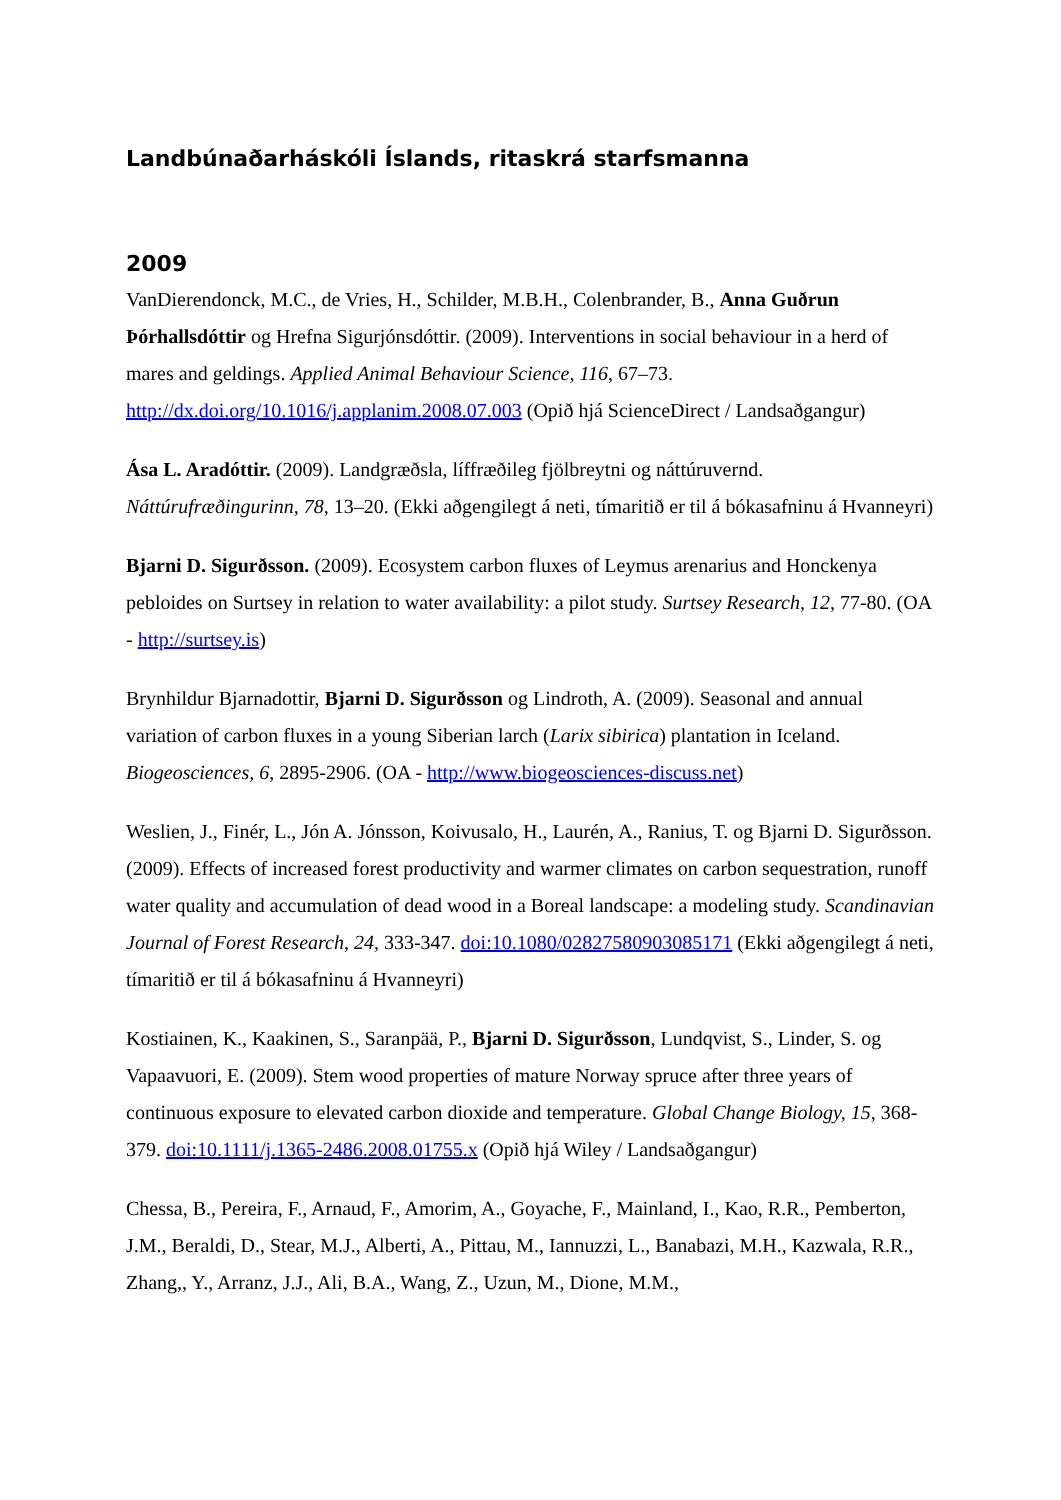Landbúnaðarháskóli Íslands, ritaskrá starfsmanna
2009
VanDierendonck, M.C., de Vries, H., Schilder, M.B.H., Colenbrander, B., Anna Guðrun Þórhallsdóttir og Hrefna Sigurjónsdóttir. (2009). Interventions in social behaviour in a herd of mares and geldings. Applied Animal Behaviour Science, 116, 67–73. http://dx.doi.org/10.1016/j.applanim.2008.07.003 (Opið hjá ScienceDirect / Landsaðgangur)
Ása L. Aradóttir. (2009). Landgræðsla, líffræðileg fjölbreytni og náttúruvernd. Náttúrufræðingurinn, 78, 13–20. (Ekki aðgengilegt á neti, tímaritið er til á bókasafninu á Hvanneyri)
Bjarni D. Sigurðsson. (2009). Ecosystem carbon fluxes of Leymus arenarius and Honckenya pebloides on Surtsey in relation to water availability: a pilot study. Surtsey Research, 12, 77-80. (OA - http://surtsey.is)
Brynhildur Bjarnadottir, Bjarni D. Sigurðsson og Lindroth, A. (2009). Seasonal and annual variation of carbon fluxes in a young Siberian larch (Larix sibirica) plantation in Iceland. Biogeosciences, 6, 2895-2906. (OA - http://www.biogeosciences-discuss.net)
Weslien, J., Finér, L., Jón A. Jónsson, Koivusalo, H., Laurén, A., Ranius, T. og Bjarni D. Sigurðsson. (2009). Effects of increased forest productivity and warmer climates on carbon sequestration, runoff water quality and accumulation of dead wood in a Boreal landscape: a modeling study. Scandinavian Journal of Forest Research, 24, 333-347. doi:10.1080/02827580903085171 (Ekki aðgengilegt á neti, tímaritið er til á bókasafninu á Hvanneyri)
Kostiainen, K., Kaakinen, S., Saranpää, P., Bjarni D. Sigurðsson, Lundqvist, S., Linder, S. og Vapaavuori, E. (2009). Stem wood properties of mature Norway spruce after three years of continuous exposure to elevated carbon dioxide and temperature. Global Change Biology, 15, 368-379. doi:10.1111/j.1365-2486.2008.01755.x (Opið hjá Wiley / Landsaðgangur)
Chessa, B., Pereira, F., Arnaud, F., Amorim, A., Goyache, F., Mainland, I., Kao, R.R., Pemberton, J.M., Beraldi, D., Stear, M.J., Alberti, A., Pittau, M., Iannuzzi, L., Banabazi, M.H., Kazwala, R.R., Zhang,, Y., Arranz, J.J., Ali, B.A., Wang, Z., Uzun, M., Dione, M.M.,